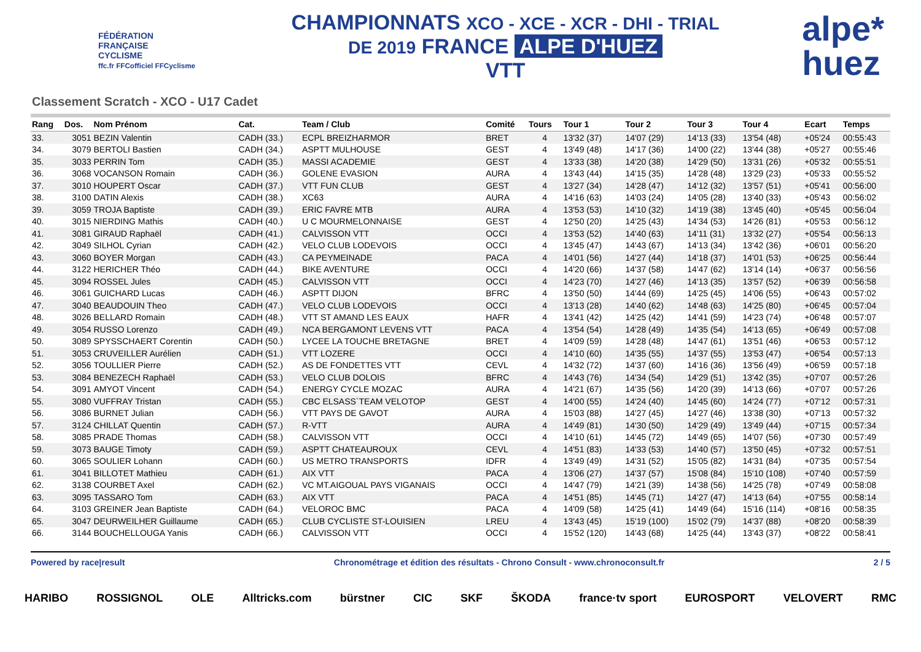FÉDÉRATION
FRANÇAISE
CYCLISME
ffc.fr FFCofficiel FFCyclisme
CHAMPIONNATS XCO - XCE - XCR - DHI - TRIAL
DE 2019 FRANCE ALPE D'HUEZ
VTT
alpe*
huez
Classement Scratch - XCO - U17 Cadet
| Rang | Dos. | Nom Prénom | Cat. | Team / Club | Comité | Tours | Tour 1 | Tour 2 | Tour 3 | Tour 4 | Ecart | Temps |
| --- | --- | --- | --- | --- | --- | --- | --- | --- | --- | --- | --- | --- |
| 33. | 3051 | BEZIN Valentin | CADH (33.) | ECPL BREIZHARMOR | BRET | 4 | 13'32 (37) | 14'07 (29) | 14'13 (33) | 13'54 (48) | +05'24 | 00:55:43 |
| 34. | 3079 | BERTOLI Bastien | CADH (34.) | ASPTT MULHOUSE | GEST | 4 | 13'49 (48) | 14'17 (36) | 14'00 (22) | 13'44 (38) | +05'27 | 00:55:46 |
| 35. | 3033 | PERRIN Tom | CADH (35.) | MASSI ACADEMIE | GEST | 4 | 13'33 (38) | 14'20 (38) | 14'29 (50) | 13'31 (26) | +05'32 | 00:55:51 |
| 36. | 3068 | VOCANSON Romain | CADH (36.) | GOLENE EVASION | AURA | 4 | 13'43 (44) | 14'15 (35) | 14'28 (48) | 13'29 (23) | +05'33 | 00:55:52 |
| 37. | 3010 | HOUPERT Oscar | CADH (37.) | VTT FUN CLUB | GEST | 4 | 13'27 (34) | 14'28 (47) | 14'12 (32) | 13'57 (51) | +05'41 | 00:56:00 |
| 38. | 3100 | DATIN Alexis | CADH (38.) | XC63 | AURA | 4 | 14'16 (63) | 14'03 (24) | 14'05 (28) | 13'40 (33) | +05'43 | 00:56:02 |
| 39. | 3059 | TROJA Baptiste | CADH (39.) | ERIC FAVRE MTB | AURA | 4 | 13'53 (53) | 14'10 (32) | 14'19 (38) | 13'45 (40) | +05'45 | 00:56:04 |
| 40. | 3015 | NIERDING Mathis | CADH (40.) | U C MOURMELONNAISE | GEST | 4 | 12'50 (20) | 14'25 (43) | 14'34 (53) | 14'26 (81) | +05'53 | 00:56:12 |
| 41. | 3081 | GIRAUD Raphaël | CADH (41.) | CALVISSON VTT | OCCI | 4 | 13'53 (52) | 14'40 (63) | 14'11 (31) | 13'32 (27) | +05'54 | 00:56:13 |
| 42. | 3049 | SILHOL Cyrian | CADH (42.) | VELO CLUB LODEVOIS | OCCI | 4 | 13'45 (47) | 14'43 (67) | 14'13 (34) | 13'42 (36) | +06'01 | 00:56:20 |
| 43. | 3060 | BOYER Morgan | CADH (43.) | CA PEYMEINADE | PACA | 4 | 14'01 (56) | 14'27 (44) | 14'18 (37) | 14'01 (53) | +06'25 | 00:56:44 |
| 44. | 3122 | HERICHER Théo | CADH (44.) | BIKE AVENTURE | OCCI | 4 | 14'20 (66) | 14'37 (58) | 14'47 (62) | 13'14 (14) | +06'37 | 00:56:56 |
| 45. | 3094 | ROSSEL Jules | CADH (45.) | CALVISSON VTT | OCCI | 4 | 14'23 (70) | 14'27 (46) | 14'13 (35) | 13'57 (52) | +06'39 | 00:56:58 |
| 46. | 3061 | GUICHARD Lucas | CADH (46.) | ASPTT DIJON | BFRC | 4 | 13'50 (50) | 14'44 (69) | 14'25 (45) | 14'06 (55) | +06'43 | 00:57:02 |
| 47. | 3040 | BEAUDOUIN Theo | CADH (47.) | VELO CLUB LODEVOIS | OCCI | 4 | 13'13 (28) | 14'40 (62) | 14'48 (63) | 14'25 (80) | +06'45 | 00:57:04 |
| 48. | 3026 | BELLARD Romain | CADH (48.) | VTT ST AMAND LES EAUX | HAFR | 4 | 13'41 (42) | 14'25 (42) | 14'41 (59) | 14'23 (74) | +06'48 | 00:57:07 |
| 49. | 3054 | RUSSO Lorenzo | CADH (49.) | NCA BERGAMONT LEVENS VTT | PACA | 4 | 13'54 (54) | 14'28 (49) | 14'35 (54) | 14'13 (65) | +06'49 | 00:57:08 |
| 50. | 3089 | SPYSSCHAERT Corentin | CADH (50.) | LYCEE LA TOUCHE BRETAGNE | BRET | 4 | 14'09 (59) | 14'28 (48) | 14'47 (61) | 13'51 (46) | +06'53 | 00:57:12 |
| 51. | 3053 | CRUVEILLER Aurélien | CADH (51.) | VTT LOZERE | OCCI | 4 | 14'10 (60) | 14'35 (55) | 14'37 (55) | 13'53 (47) | +06'54 | 00:57:13 |
| 52. | 3056 | TOULLIER Pierre | CADH (52.) | AS DE FONDETTES VTT | CEVL | 4 | 14'32 (72) | 14'37 (60) | 14'16 (36) | 13'56 (49) | +06'59 | 00:57:18 |
| 53. | 3084 | BENEZECH Raphaël | CADH (53.) | VELO CLUB DOLOIS | BFRC | 4 | 14'43 (76) | 14'34 (54) | 14'29 (51) | 13'42 (35) | +07'07 | 00:57:26 |
| 54. | 3091 | AMYOT Vincent | CADH (54.) | ENERGY CYCLE MOZAC | AURA | 4 | 14'21 (67) | 14'35 (56) | 14'20 (39) | 14'13 (66) | +07'07 | 00:57:26 |
| 55. | 3080 | VUFFRAY Tristan | CADH (55.) | CBC ELSASS`TEAM VELOTOP | GEST | 4 | 14'00 (55) | 14'24 (40) | 14'45 (60) | 14'24 (77) | +07'12 | 00:57:31 |
| 56. | 3086 | BURNET Julian | CADH (56.) | VTT PAYS DE GAVOT | AURA | 4 | 15'03 (88) | 14'27 (45) | 14'27 (46) | 13'38 (30) | +07'13 | 00:57:32 |
| 57. | 3124 | CHILLAT Quentin | CADH (57.) | R-VTT | AURA | 4 | 14'49 (81) | 14'30 (50) | 14'29 (49) | 13'49 (44) | +07'15 | 00:57:34 |
| 58. | 3085 | PRADE Thomas | CADH (58.) | CALVISSON VTT | OCCI | 4 | 14'10 (61) | 14'45 (72) | 14'49 (65) | 14'07 (56) | +07'30 | 00:57:49 |
| 59. | 3073 | BAUGE Timoty | CADH (59.) | ASPTT CHATEAUROUX | CEVL | 4 | 14'51 (83) | 14'33 (53) | 14'40 (57) | 13'50 (45) | +07'32 | 00:57:51 |
| 60. | 3065 | SOULIER Lohann | CADH (60.) | US METRO TRANSPORTS | IDFR | 4 | 13'49 (49) | 14'31 (52) | 15'05 (82) | 14'31 (84) | +07'35 | 00:57:54 |
| 61. | 3041 | BILLOTET Mathieu | CADH (61.) | AIX VTT | PACA | 4 | 13'06 (27) | 14'37 (57) | 15'08 (84) | 15'10 (108) | +07'40 | 00:57:59 |
| 62. | 3138 | COURBET Axel | CADH (62.) | VC MT.AIGOUAL PAYS VIGANAIS | OCCI | 4 | 14'47 (79) | 14'21 (39) | 14'38 (56) | 14'25 (78) | +07'49 | 00:58:08 |
| 63. | 3095 | TASSARO Tom | CADH (63.) | AIX VTT | PACA | 4 | 14'51 (85) | 14'45 (71) | 14'27 (47) | 14'13 (64) | +07'55 | 00:58:14 |
| 64. | 3103 | GREINER Jean Baptiste | CADH (64.) | VELOROC BMC | PACA | 4 | 14'09 (58) | 14'25 (41) | 14'49 (64) | 15'16 (114) | +08'16 | 00:58:35 |
| 65. | 3047 | DEURWEILHER Guillaume | CADH (65.) | CLUB CYCLISTE ST-LOUISIEN | LREU | 4 | 13'43 (45) | 15'19 (100) | 15'02 (79) | 14'37 (88) | +08'20 | 00:58:39 |
| 66. | 3144 | BOUCHELLOUGA Yanis | CADH (66.) | CALVISSON VTT | OCCI | 4 | 15'52 (120) | 14'43 (68) | 14'25 (44) | 13'43 (37) | +08'22 | 00:58:41 |
Powered by race|result Chronométrage et édition des résultats - Chrono Consult - www.chronoconsult.fr 2 / 5
HARIBO ROSSIGNOL OLE Alltricks.com bürstner CIC SKF ŠKODA france·tv sport EUROSPORT VELOVERT RMC